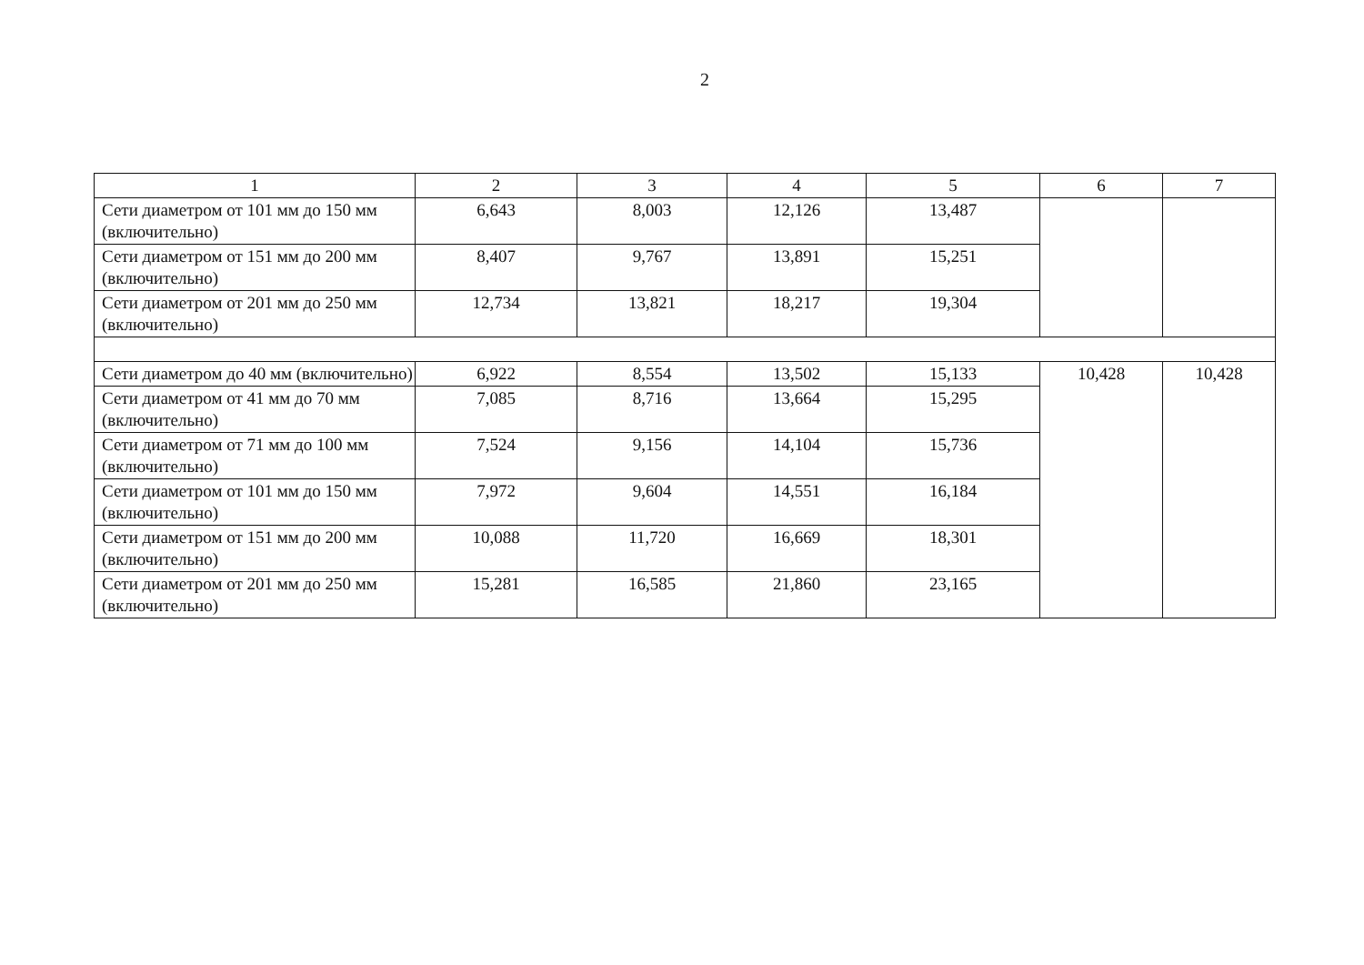2
| 1 | 2 | 3 | 4 | 5 | 6 | 7 |
| --- | --- | --- | --- | --- | --- | --- |
| Сети диаметром от 101 мм до 150 мм (включительно) | 6,643 | 8,003 | 12,126 | 13,487 | | |
| Сети диаметром от 151 мм до 200 мм (включительно) | 8,407 | 9,767 | 13,891 | 15,251 | | |
| Сети диаметром от 201 мм до 250 мм (включительно) | 12,734 | 13,821 | 18,217 | 19,304 | | |
| Сети диаметром до 40 мм (включительно) | 6,922 | 8,554 | 13,502 | 15,133 | 10,428 | 10,428 |
| Сети диаметром от 41 мм до 70 мм (включительно) | 7,085 | 8,716 | 13,664 | 15,295 | | |
| Сети диаметром от 71 мм до 100 мм (включительно) | 7,524 | 9,156 | 14,104 | 15,736 | | |
| Сети диаметром от 101 мм до 150 мм (включительно) | 7,972 | 9,604 | 14,551 | 16,184 | | |
| Сети диаметром от 151 мм до 200 мм (включительно) | 10,088 | 11,720 | 16,669 | 18,301 | | |
| Сети диаметром от 201 мм до 250 мм (включительно) | 15,281 | 16,585 | 21,860 | 23,165 | | |